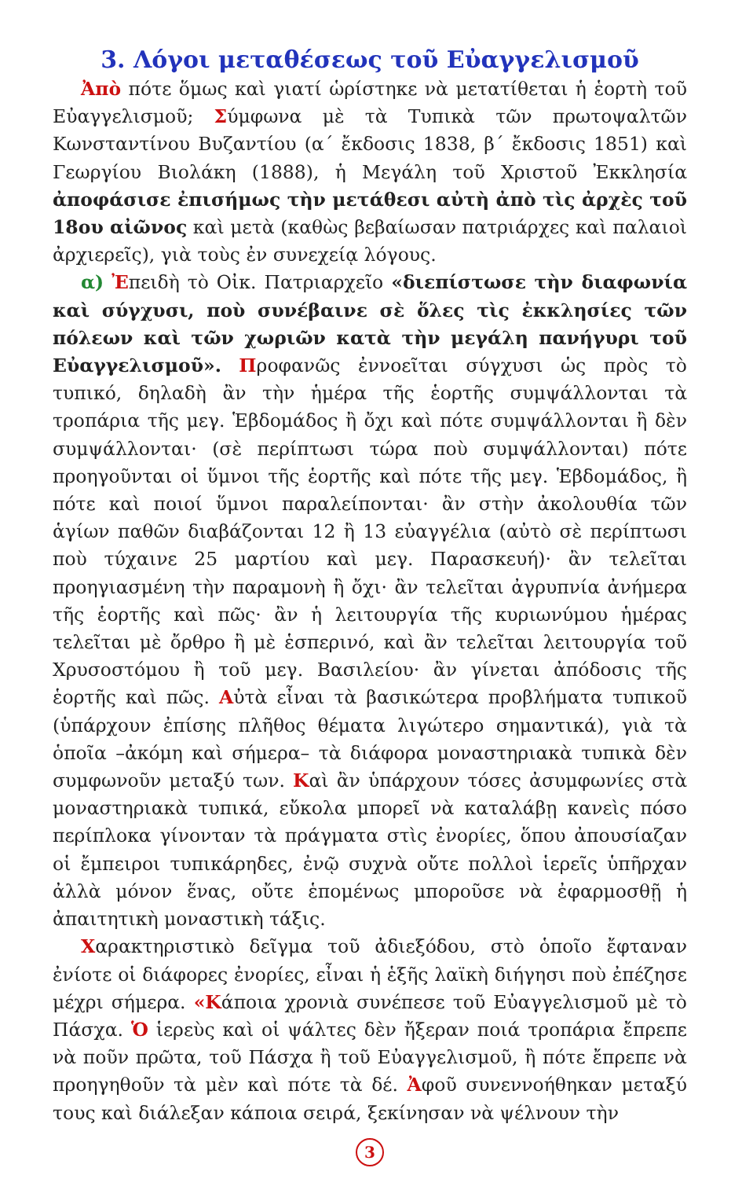3. Λόγοι μεταθέσεως τοῦ Εὐαγγελισμοῦ
Ἀπὸ πότε ὅμως καὶ γιατί ὡρίστηκε νὰ μετατίθεται ἡ ἑορτὴ τοῦ Εὐαγγελισμοῦ; Σύμφωνα μὲ τὰ Τυπικὰ τῶν πρωτοψαλτῶν Κωνσταντίνου Βυζαντίου (α΄ ἔκδοσις 1838, β΄ ἔκδοσις 1851) καὶ Γεωργίου Βιολάκη (1888), ἡ Μεγάλη τοῦ Χριστοῦ Ἐκκλησία ἀποφάσισε ἐπισήμως τὴν μετάθεσι αὐτὴ ἀπὸ τὶς ἀρχὲς τοῦ 18ου αἰῶνος καὶ μετὰ (καθὼς βεβαίωσαν πατριάρχες καὶ παλαιοὶ ἀρχιερεῖς), γιὰ τοὺς ἐν συνεχείᾳ λόγους.
α) Ἐπειδὴ τὸ Οἰκ. Πατριαρχεῖο «διεπίστωσε τὴν διαφωνία καὶ σύγχυσι, ποὺ συνέβαινε σὲ ὅλες τὶς ἐκκλησίες τῶν πόλεων καὶ τῶν χωριῶν κατὰ τὴν μεγάλη πανήγυρι τοῦ Εὐαγγελισμοῦ». Προφανῶς ἐννοεῖται σύγχυσι ὡς πρὸς τὸ τυπικό, δηλαδὴ ἂν τὴν ἡμέρα τῆς ἑορτῆς συμψάλλονται τὰ τροπάρια τῆς μεγ. Ἑβδομάδος ἢ ὄχι καὶ πότε συμψάλλονται ἢ δὲν συμψάλλονται· (σὲ περίπτωσι τώρα ποὺ συμψάλλονται) πότε προηγοῦνται οἱ ὕμνοι τῆς ἑορτῆς καὶ πότε τῆς μεγ. Ἑβδομάδος, ἢ πότε καὶ ποιοί ὕμνοι παραλείπονται· ἂν στὴν ἀκολουθία τῶν ἁγίων παθῶν διαβάζονται 12 ἢ 13 εὐαγγέλια (αὐτὸ σὲ περίπτωσι ποὺ τύχαινε 25 μαρτίου καὶ μεγ. Παρασκευή)· ἂν τελεῖται προηγιασμένη τὴν παραμονὴ ἢ ὄχι· ἂν τελεῖται ἀγρυπνία ἀνήμερα τῆς ἑορτῆς καὶ πῶς· ἂν ἡ λειτουργία τῆς κυριωνύμου ἡμέρας τελεῖται μὲ ὄρθρο ἢ μὲ ἑσπερινό, καὶ ἂν τελεῖται λειτουργία τοῦ Χρυσοστόμου ἢ τοῦ μεγ. Βασιλείου· ἂν γίνεται ἀπόδοσις τῆς ἑορτῆς καὶ πῶς. Αὐτὰ εἶναι τὰ βασικώτερα προβλήματα τυπικοῦ (ὑπάρχουν ἐπίσης πλῆθος θέματα λιγώτερο σημαντικά), γιὰ τὰ ὁποῖα –ἀκόμη καὶ σήμερα– τὰ διάφορα μοναστηριακὰ τυπικὰ δὲν συμφωνοῦν μεταξύ των. Καὶ ἂν ὑπάρχουν τόσες ἀσυμφωνίες στὰ μοναστηριακὰ τυπικά, εὔκολα μπορεῖ νὰ καταλάβῃ κανεὶς πόσο περίπλοκα γίνονταν τὰ πράγματα στὶς ἐνορίες, ὅπου ἀπουσίαζαν οἱ ἔμπειροι τυπικάρηδες, ἐνῷ συχνὰ οὔτε πολλοὶ ἱερεῖς ὑπῆρχαν ἀλλὰ μόνον ἕνας, οὔτε ἑπομένως μποροῦσε νὰ ἐφαρμοσθῇ ἡ ἀπαιτητικὴ μοναστικὴ τάξις.
Χαρακτηριστικὸ δεῖγμα τοῦ ἀδιεξόδου, στὸ ὁποῖο ἔφταναν ἐνίοτε οἱ διάφορες ἐνορίες, εἶναι ἡ ἑξῆς λαϊκὴ διήγησι ποὺ ἐπέζησε μέχρι σήμερα. «Κάποια χρονιὰ συνέπεσε τοῦ Εὐαγγελισμοῦ μὲ τὸ Πάσχα. Ὁ ἱερεὺς καὶ οἱ ψάλτες δὲν ἤξεραν ποιά τροπάρια ἔπρεπε νὰ ποῦν πρῶτα, τοῦ Πάσχα ἢ τοῦ Εὐαγγελισμοῦ, ἢ πότε ἔπρεπε νὰ προηγηθοῦν τὰ μὲν καὶ πότε τὰ δέ. Ἀφοῦ συνεννοήθηκαν μεταξύ τους καὶ διάλεξαν κάποια σειρά, ξεκίνησαν νὰ ψέλνουν τὴν
3